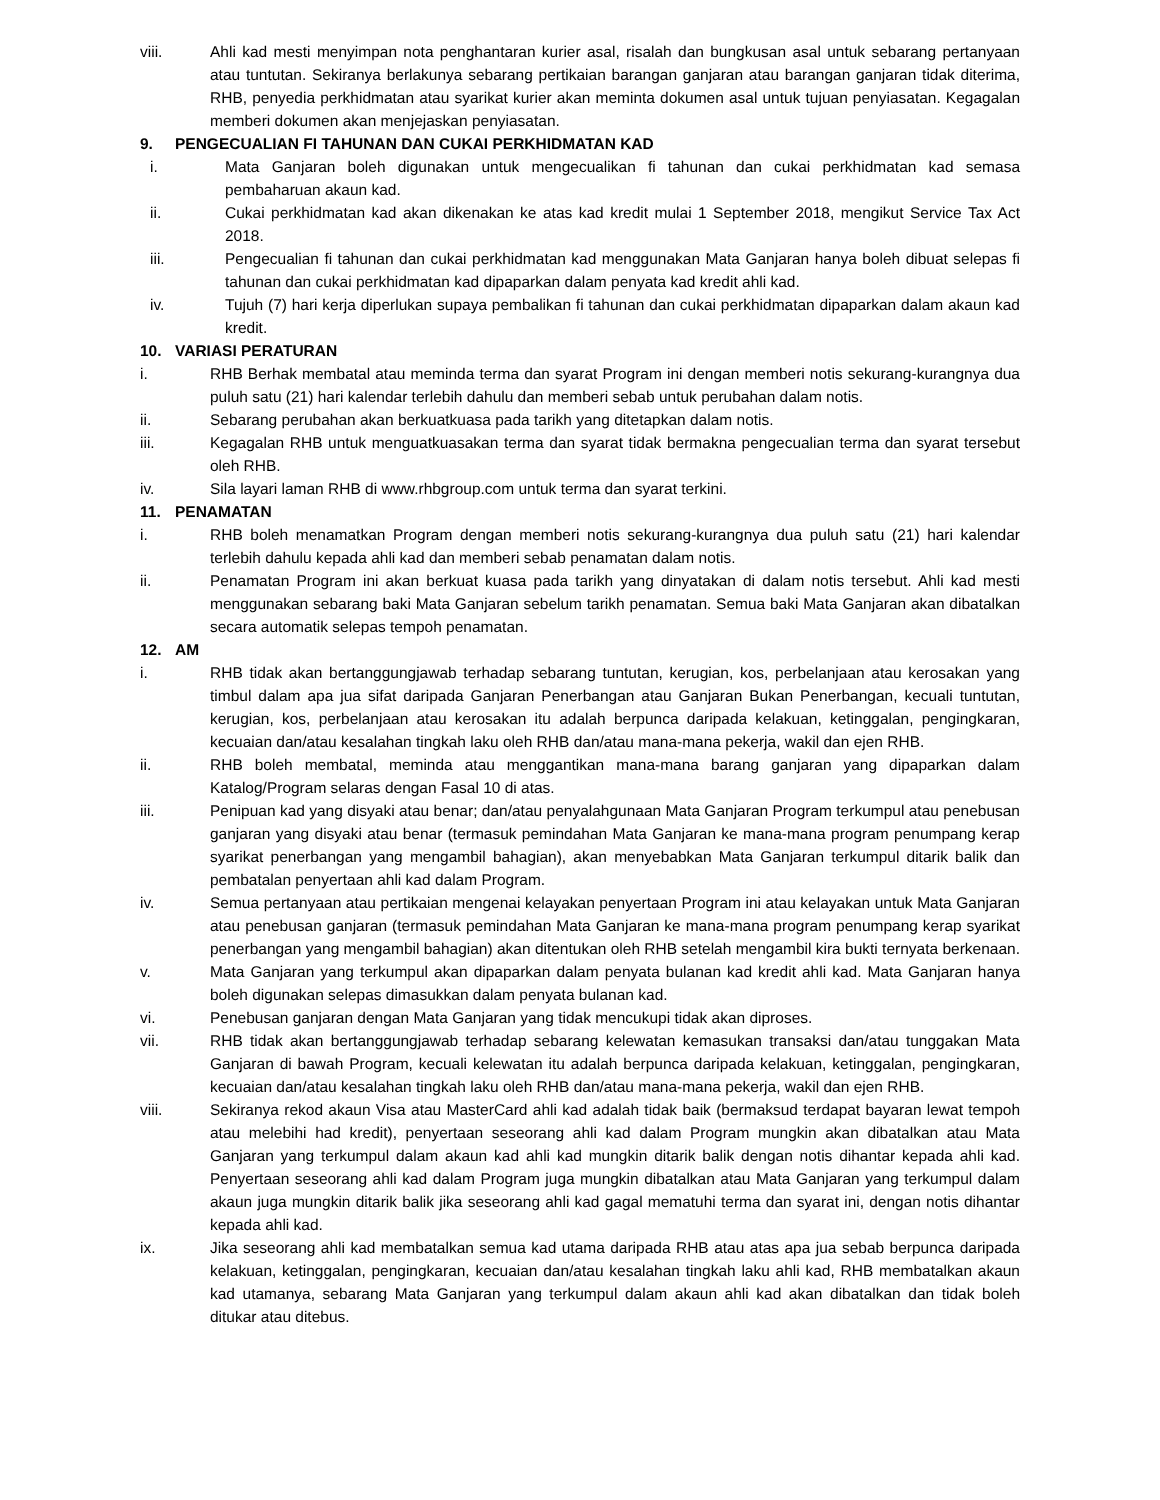viii. Ahli kad mesti menyimpan nota penghantaran kurier asal, risalah dan bungkusan asal untuk sebarang pertanyaan atau tuntutan. Sekiranya berlakunya sebarang pertikaian barangan ganjaran atau barangan ganjaran tidak diterima, RHB, penyedia perkhidmatan atau syarikat kurier akan meminta dokumen asal untuk tujuan penyiasatan. Kegagalan memberi dokumen akan menjejaskan penyiasatan.
9. PENGECUALIAN FI TAHUNAN DAN CUKAI PERKHIDMATAN KAD
i. Mata Ganjaran boleh digunakan untuk mengecualikan fi tahunan dan cukai perkhidmatan kad semasa pembaharuan akaun kad.
ii. Cukai perkhidmatan kad akan dikenakan ke atas kad kredit mulai 1 September 2018, mengikut Service Tax Act 2018.
iii. Pengecualian fi tahunan dan cukai perkhidmatan kad menggunakan Mata Ganjaran hanya boleh dibuat selepas fi tahunan dan cukai perkhidmatan kad dipaparkan dalam penyata kad kredit ahli kad.
iv. Tujuh (7) hari kerja diperlukan supaya pembalikan fi tahunan dan cukai perkhidmatan dipaparkan dalam akaun kad kredit.
10. VARIASI PERATURAN
i. RHB Berhak membatal atau meminda terma dan syarat Program ini dengan memberi notis sekurang-kurangnya dua puluh satu (21) hari kalendar terlebih dahulu dan memberi sebab untuk perubahan dalam notis.
ii. Sebarang perubahan akan berkuatkuasa pada tarikh yang ditetapkan dalam notis.
iii. Kegagalan RHB untuk menguatkuasakan terma dan syarat tidak bermakna pengecualian terma dan syarat tersebut oleh RHB.
iv. Sila layari laman RHB di www.rhbgroup.com untuk terma dan syarat terkini.
11. PENAMATAN
i. RHB boleh menamatkan Program dengan memberi notis sekurang-kurangnya dua puluh satu (21) hari kalendar terlebih dahulu kepada ahli kad dan memberi sebab penamatan dalam notis.
ii. Penamatan Program ini akan berkuat kuasa pada tarikh yang dinyatakan di dalam notis tersebut. Ahli kad mesti menggunakan sebarang baki Mata Ganjaran sebelum tarikh penamatan. Semua baki Mata Ganjaran akan dibatalkan secara automatik selepas tempoh penamatan.
12. AM
i. RHB tidak akan bertanggungjawab terhadap sebarang tuntutan, kerugian, kos, perbelanjaan atau kerosakan yang timbul dalam apa jua sifat daripada Ganjaran Penerbangan atau Ganjaran Bukan Penerbangan, kecuali tuntutan, kerugian, kos, perbelanjaan atau kerosakan itu adalah berpunca daripada kelakuan, ketinggalan, pengingkaran, kecuaian dan/atau kesalahan tingkah laku oleh RHB dan/atau mana-mana pekerja, wakil dan ejen RHB.
ii. RHB boleh membatal, meminda atau menggantikan mana-mana barang ganjaran yang dipaparkan dalam Katalog/Program selaras dengan Fasal 10 di atas.
iii. Penipuan kad yang disyaki atau benar; dan/atau penyalahgunaan Mata Ganjaran Program terkumpul atau penebusan ganjaran yang disyaki atau benar (termasuk pemindahan Mata Ganjaran ke mana-mana program penumpang kerap syarikat penerbangan yang mengambil bahagian), akan menyebabkan Mata Ganjaran terkumpul ditarik balik dan pembatalan penyertaan ahli kad dalam Program.
iv. Semua pertanyaan atau pertikaian mengenai kelayakan penyertaan Program ini atau kelayakan untuk Mata Ganjaran atau penebusan ganjaran (termasuk pemindahan Mata Ganjaran ke mana-mana program penumpang kerap syarikat penerbangan yang mengambil bahagian) akan ditentukan oleh RHB setelah mengambil kira bukti ternyata berkenaan.
v. Mata Ganjaran yang terkumpul akan dipaparkan dalam penyata bulanan kad kredit ahli kad. Mata Ganjaran hanya boleh digunakan selepas dimasukkan dalam penyata bulanan kad.
vi. Penebusan ganjaran dengan Mata Ganjaran yang tidak mencukupi tidak akan diproses.
vii. RHB tidak akan bertanggungjawab terhadap sebarang kelewatan kemasukan transaksi dan/atau tunggakan Mata Ganjaran di bawah Program, kecuali kelewatan itu adalah berpunca daripada kelakuan, ketinggalan, pengingkaran, kecuaian dan/atau kesalahan tingkah laku oleh RHB dan/atau mana-mana pekerja, wakil dan ejen RHB.
viii. Sekiranya rekod akaun Visa atau MasterCard ahli kad adalah tidak baik (bermaksud terdapat bayaran lewat tempoh atau melebihi had kredit), penyertaan seseorang ahli kad dalam Program mungkin akan dibatalkan atau Mata Ganjaran yang terkumpul dalam akaun kad ahli kad mungkin ditarik balik dengan notis dihantar kepada ahli kad. Penyertaan seseorang ahli kad dalam Program juga mungkin dibatalkan atau Mata Ganjaran yang terkumpul dalam akaun juga mungkin ditarik balik jika seseorang ahli kad gagal mematuhi terma dan syarat ini, dengan notis dihantar kepada ahli kad.
ix. Jika seseorang ahli kad membatalkan semua kad utama daripada RHB atau atas apa jua sebab berpunca daripada kelakuan, ketinggalan, pengingkaran, kecuaian dan/atau kesalahan tingkah laku ahli kad, RHB membatalkan akaun kad utamanya, sebarang Mata Ganjaran yang terkumpul dalam akaun ahli kad akan dibatalkan dan tidak boleh ditukar atau ditebus.